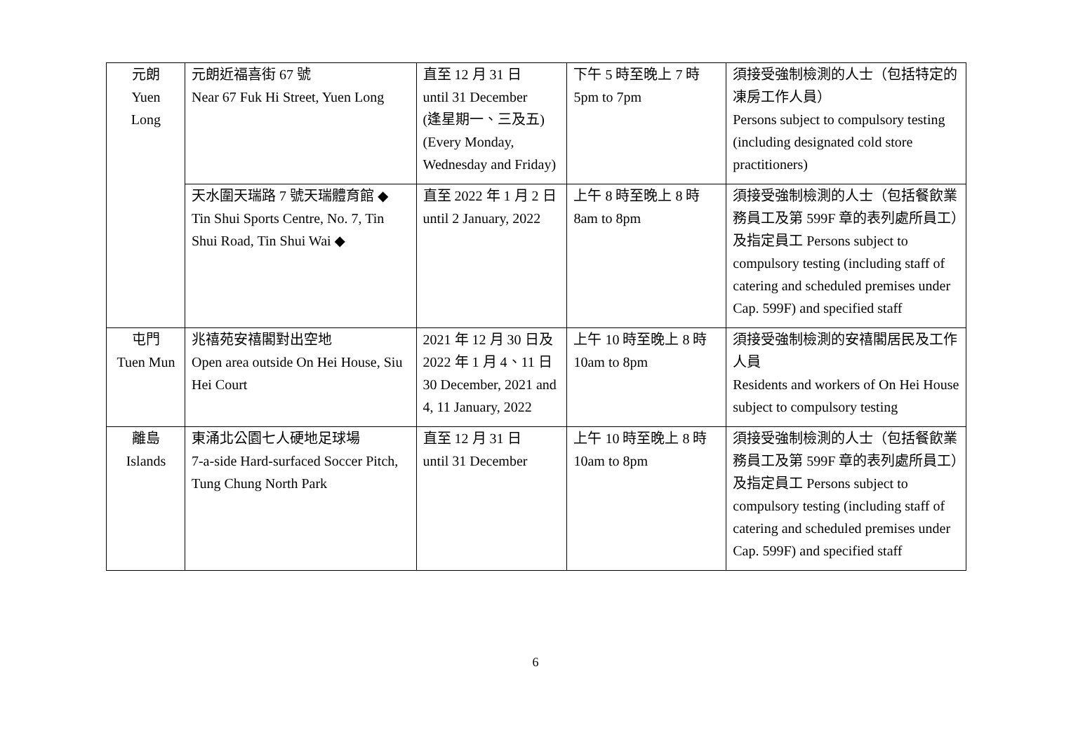| 元朗 Yuen Long | 元朗近福喜街 67 號 Near 67 Fuk Hi Street, Yuen Long | 直至 12 月 31 日 until 31 December (逢星期一、三及五) (Every Monday, Wednesday and Friday) | 下午 5 時至晚上 7 時 5pm to 7pm | 須接受強制檢測的人士（包括特定的凍房工作人員） Persons subject to compulsory testing (including designated cold store practitioners) |
| | 天水圍天瑞路 7 號天瑞體育館 ◆ Tin Shui Sports Centre, No. 7, Tin Shui Road, Tin Shui Wai ◆ | 直至 2022 年 1 月 2 日 until 2 January, 2022 | 上午 8 時至晚上 8 時 8am to 8pm | 須接受強制檢測的人士（包括餐飲業務員工及第 599F 章的表列處所員工）及指定員工 Persons subject to compulsory testing (including staff of catering and scheduled premises under Cap. 599F) and specified staff |
| 屯門 Tuen Mun | 兆禧苑安禧閣對出空地 Open area outside On Hei House, Siu Hei Court | 2021 年 12 月 30 日及 2022 年 1 月 4、11 日 30 December, 2021 and 4, 11 January, 2022 | 上午 10 時至晚上 8 時 10am to 8pm | 須接受強制檢測的安禧閣居民及工作人員 Residents and workers of On Hei House subject to compulsory testing |
| 離島 Islands | 東涌北公園七人硬地足球場 7-a-side Hard-surfaced Soccer Pitch, Tung Chung North Park | 直至 12 月 31 日 until 31 December | 上午 10 時至晚上 8 時 10am to 8pm | 須接受強制檢測的人士（包括餐飲業務員工及第 599F 章的表列處所員工）及指定員工 Persons subject to compulsory testing (including staff of catering and scheduled premises under Cap. 599F) and specified staff |
6